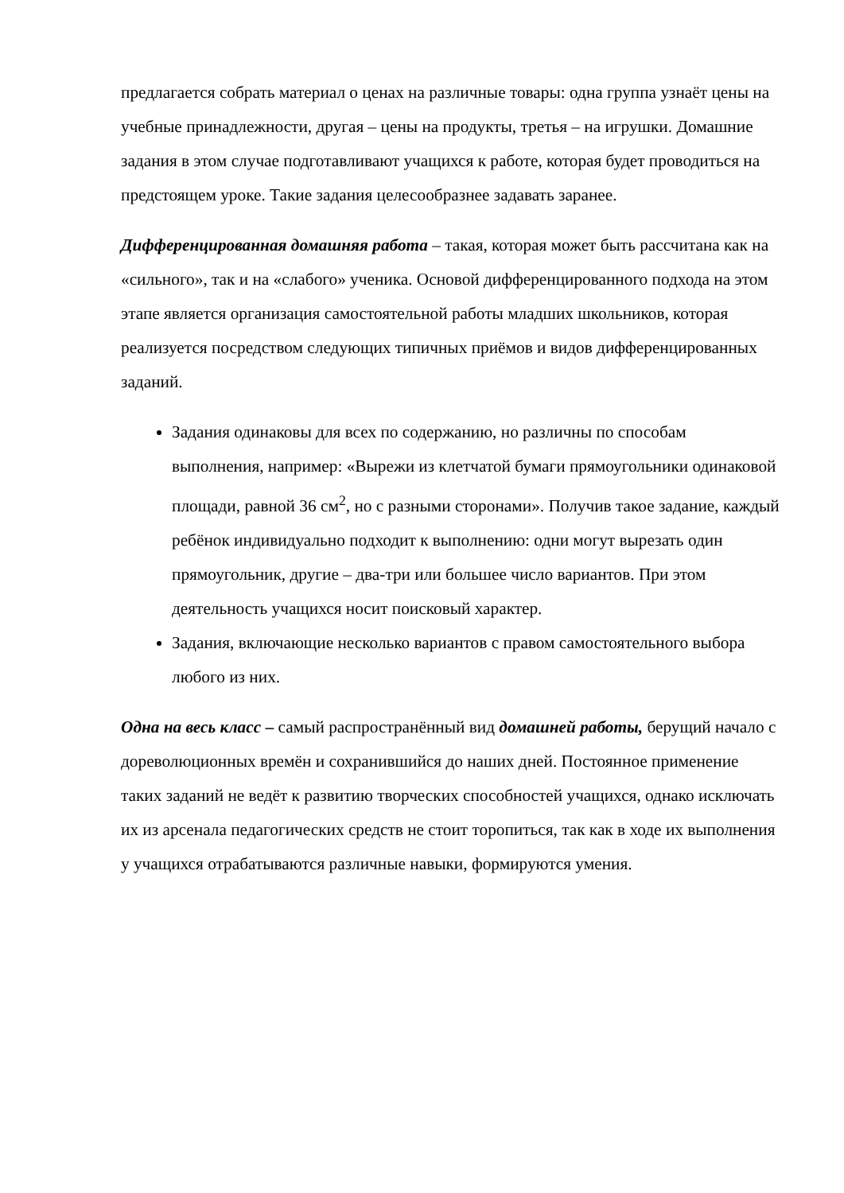предлагается собрать материал о ценах на различные товары: одна группа узнаёт цены на учебные принадлежности, другая – цены на продукты, третья – на игрушки. Домашние задания в этом случае подготавливают учащихся к работе, которая будет проводиться на предстоящем уроке. Такие задания целесообразнее задавать заранее.
Дифференцированная домашняя работа – такая, которая может быть рассчитана как на «сильного», так и на «слабого» ученика. Основой дифференцированного подхода на этом этапе является организация самостоятельной работы младших школьников, которая реализуется посредством следующих типичных приёмов и видов дифференцированных заданий.
Задания одинаковы для всех по содержанию, но различны по способам выполнения, например: «Вырежи из клетчатой бумаги прямоугольники одинаковой площади, равной 36 см<sup>2</sup>, но с разными сторонами». Получив такое задание, каждый ребёнок индивидуально подходит к выполнению: одни могут вырезать один прямоугольник, другие – два-три или большее число вариантов. При этом деятельность учащихся носит поисковый характер.
Задания, включающие несколько вариантов с правом самостоятельного выбора любого из них.
Одна на весь класс – самый распространённый вид домашней работы, берущий начало с дореволюционных времён и сохранившийся до наших дней. Постоянное применение таких заданий не ведёт к развитию творческих способностей учащихся, однако исключать их из арсенала педагогических средств не стоит торопиться, так как в ходе их выполнения у учащихся отрабатываются различные навыки, формируются умения.